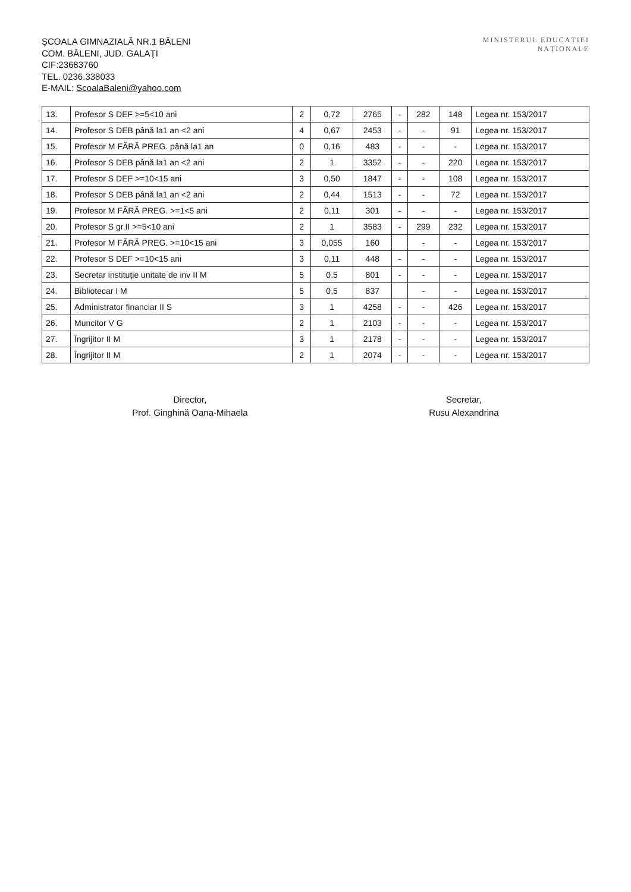ŞCOALA GIMNAZIALĂ NR.1 BĂLENI
COM. BĂLENI, JUD. GALAŢI
CIF:23683760
TEL. 0236.338033
E-MAIL: ScoalaBaleni@yahoo.com
MINISTERUL EDUCAȚIEI
NAȚIONALE
| 13. | Profesor S DEF >=5<10 ani | 2 | 0,72 | 2765 | - | 282 | 148 | Legea nr. 153/2017 |
| 14. | Profesor S DEB până la1 an <2 ani | 4 | 0,67 | 2453 | - | - | 91 | Legea nr. 153/2017 |
| 15. | Profesor M FĂRĂ PREG. până la1 an | 0 | 0,16 | 483 | - | - | - | Legea nr. 153/2017 |
| 16. | Profesor S DEB până la1 an <2 ani | 2 | 1 | 3352 | - | - | 220 | Legea nr. 153/2017 |
| 17. | Profesor S DEF >=10<15 ani | 3 | 0,50 | 1847 | - | - | 108 | Legea nr. 153/2017 |
| 18. | Profesor S DEB până la1 an <2 ani | 2 | 0,44 | 1513 | - | - | 72 | Legea nr. 153/2017 |
| 19. | Profesor M FĂRĂ PREG. >=1<5 ani | 2 | 0,11 | 301 | - | - | - | Legea nr. 153/2017 |
| 20. | Profesor S gr.II >=5<10 ani | 2 | 1 | 3583 | - | 299 | 232 | Legea nr. 153/2017 |
| 21. | Profesor M FĂRĂ PREG. >=10<15 ani | 3 | 0,055 | 160 | | - | - | Legea nr. 153/2017 |
| 22. | Profesor S DEF >=10<15 ani | 3 | 0,11 | 448 | - | - | - | Legea nr. 153/2017 |
| 23. | Secretar instituție unitate de inv II M | 5 | 0.5 | 801 | - | - | - | Legea nr. 153/2017 |
| 24. | Bibliotecar I M | 5 | 0,5 | 837 | | - | - | Legea nr. 153/2017 |
| 25. | Administrator financiar II S | 3 | 1 | 4258 | - | - | 426 | Legea nr. 153/2017 |
| 26. | Muncitor V G | 2 | 1 | 2103 | - | - | - | Legea nr. 153/2017 |
| 27. | Îngrijitor II M | 3 | 1 | 2178 | - | - | - | Legea nr. 153/2017 |
| 28. | Îngrijitor II M | 2 | 1 | 2074 | - | - | - | Legea nr. 153/2017 |
Director,
Prof. Ginghină Oana-Mihaela
Secretar,
Rusu Alexandrina